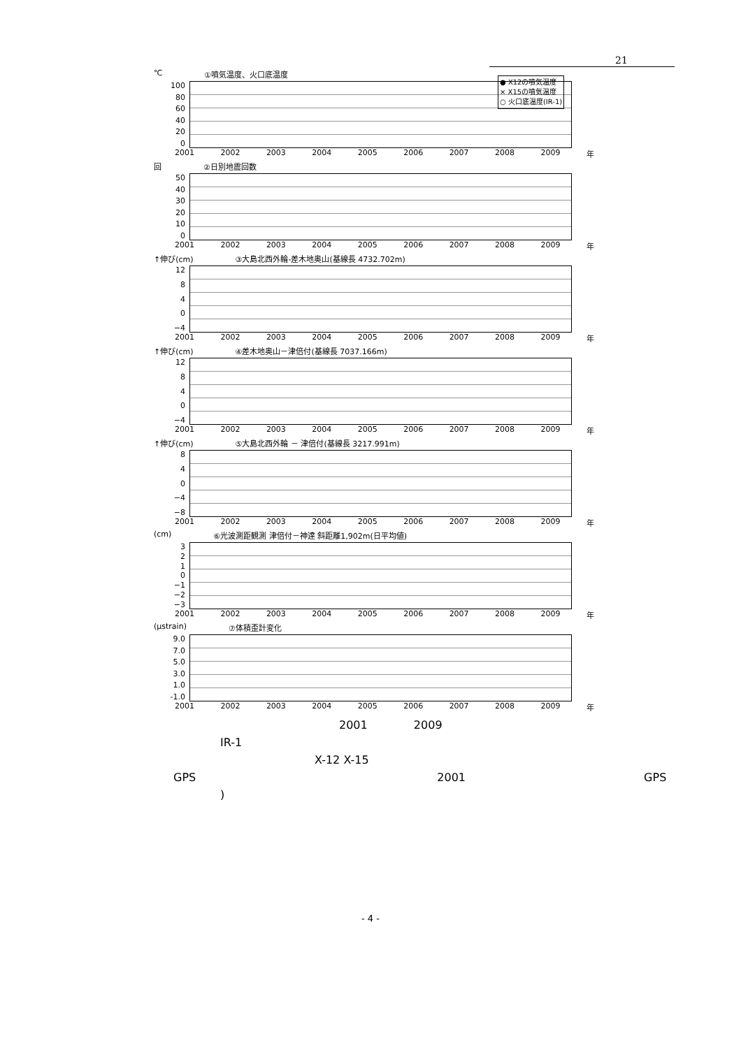21
● X12の噴気温度
× X15の噴気温度
○ 火口底温度(IR-1)
℃ ①噴気温度、火口底温度
100
80
60
40
20
0
2001 2002 2003 2004 2005 2006 2007 2008 2009 年
回 ②日別地震回数
50
40
30
20
10
0
2001 2002 2003 2004 2005 2006 2007 2008 2009 年
↑伸び(cm) ③大島北西外輪-差木地奥山(基線長 4732.702m)
12
840
−4
2001 2002 2003 2004 2005 2006 2007 2008 2009 年
↑伸び(cm) ④差木地奥山－津倍付(基線長 7037.166m)
12
840
−4
2001 2002 2003 2004 2005 2006 2007 2008 2009 年
↑伸び(cm) ⑤大島北西外輪 － 津倍付(基線長 3217.991m)
840
−4
−8
2001 2002 2003 2004 2005 2006 2007 2008 2009 年
(cm) ⑥光波測距観測 津倍付－神達 斜距離1,902m(日平均値)
3210
−1
−2
−3
2001 2002 2003 2004 2005 2006 2007 2008 2009 年
(μstrain) ⑦体積歪計変化
9.0
7.0
5.0
3.0
1.0
-1.0
2001 2002 2003 2004 2005 2006 2007 2008 2009 年
2001 2009
IR-1
X-12 X-15
GPS 2001 GPS
)
- 4 -